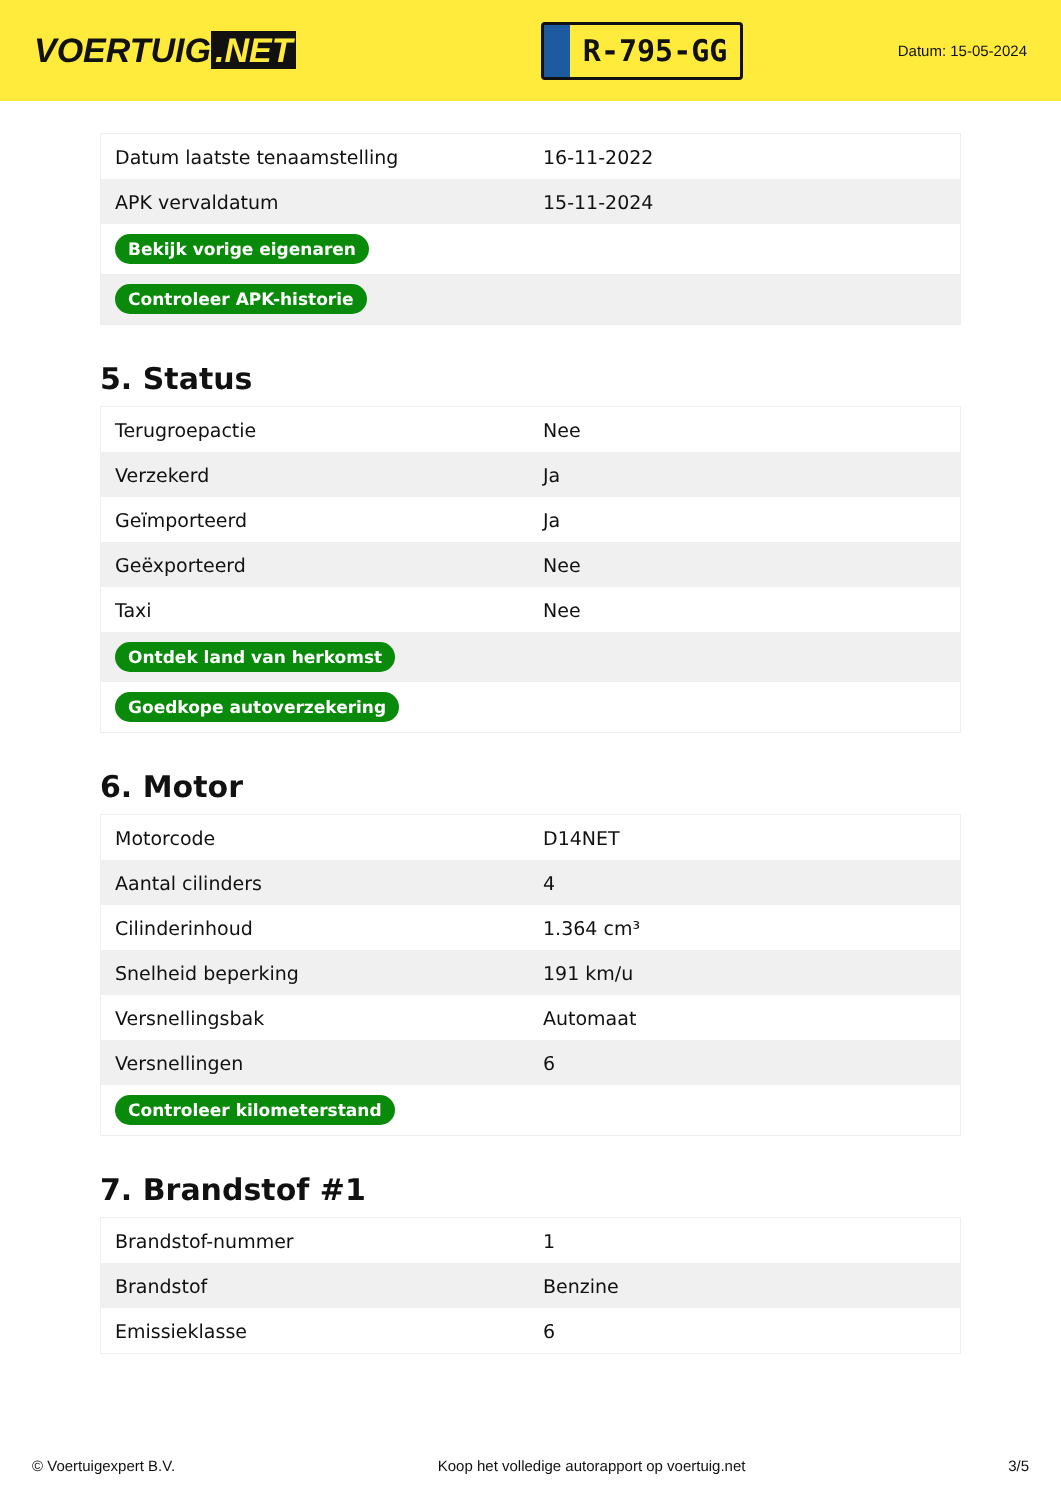VOERTUIG.NET
R-795-GG
Datum: 15-05-2024
| Datum laatste tenaamstelling | 16-11-2022 |
| APK vervaldatum | 15-11-2024 |
| Bekijk vorige eigenaren | |
| Controleer APK-historie | |
5. Status
| Terugroepactie | Nee |
| Verzekerd | Ja |
| Geïmporteerd | Ja |
| Geëxporteerd | Nee |
| Taxi | Nee |
| Ontdek land van herkomst | |
| Goedkope autoverzekering | |
6. Motor
| Motorcode | D14NET |
| Aantal cilinders | 4 |
| Cilinderinhoud | 1.364 cm³ |
| Snelheid beperking | 191 km/u |
| Versnellingsbak | Automaat |
| Versnellingen | 6 |
| Controleer kilometerstand | |
7. Brandstof #1
| Brandstof-nummer | 1 |
| Brandstof | Benzine |
| Emissieklasse | 6 |
© Voertuigexpert B.V. Koop het volledige autorapport op voertuig.net 3/5